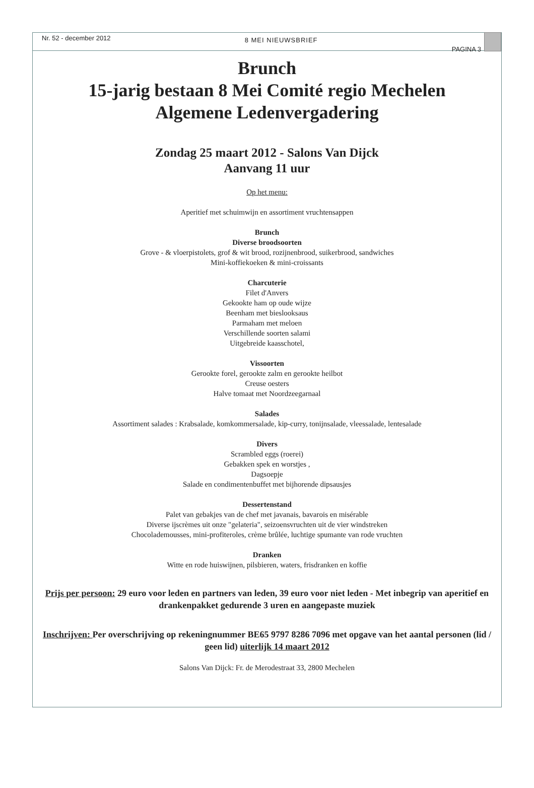Nr. 52 - december 2012 8 MEI NIEUWSBRIEF PAGINA 3
Brunch
15-jarig bestaan 8 Mei Comité regio Mechelen
Algemene Ledenvergadering
Zondag 25 maart 2012 - Salons Van Dijck
Aanvang 11 uur
Op het menu:
Aperitief met schuimwijn en assortiment vruchtensappen
Brunch
Diverse broodsoorten
Grove - & vloerpistolets, grof & wit brood, rozijnenbrood, suikerbrood, sandwiches
Mini-koffiekoeken & mini-croissants
Charcuterie
Filet d'Anvers
Gekookte ham op oude wijze
Beenham met bieslooksaus
Parmaham met meloen
Verschillende soorten salami
Uitgebreide kaasschotel,
Vissoorten
Gerookte forel, gerookte zalm en gerookte heilbot
Creuse oesters
Halve tomaat met Noordzeegarnaal
Salades
Assortiment salades : Krabsalade, komkommersalade, kip-curry, tonijnsalade, vleessalade, lentesalade
Divers
Scrambled eggs (roerei)
Gebakken spek en worstjes ,
Dagsoepje
Salade en condimentenbuffet met bijhorende dipsausjes
Dessertenstand
Palet van gebakjes van de chef met javanais, bavarois en misérable
Diverse ijscrèmes uit onze "gelateria", seizoensvruchten uit de vier windstreken
Chocolademousses, mini-profiteroles, crème brûlée, luchtige spumante van rode vruchten
Dranken
Witte en rode huiswijnen, pilsbieren, waters, frisdranken en koffie
Prijs per persoon: 29 euro voor leden en partners van leden, 39 euro voor niet leden - Met inbegrip van aperitief en drankenpakket gedurende 3 uren en aangepaste muziek
Inschrijven: Per overschrijving op rekeningnummer BE65 9797 8286 7096 met opgave van het aantal personen (lid / geen lid) uiterlijk 14 maart 2012
Salons Van Dijck: Fr. de Merodestraat 33, 2800 Mechelen